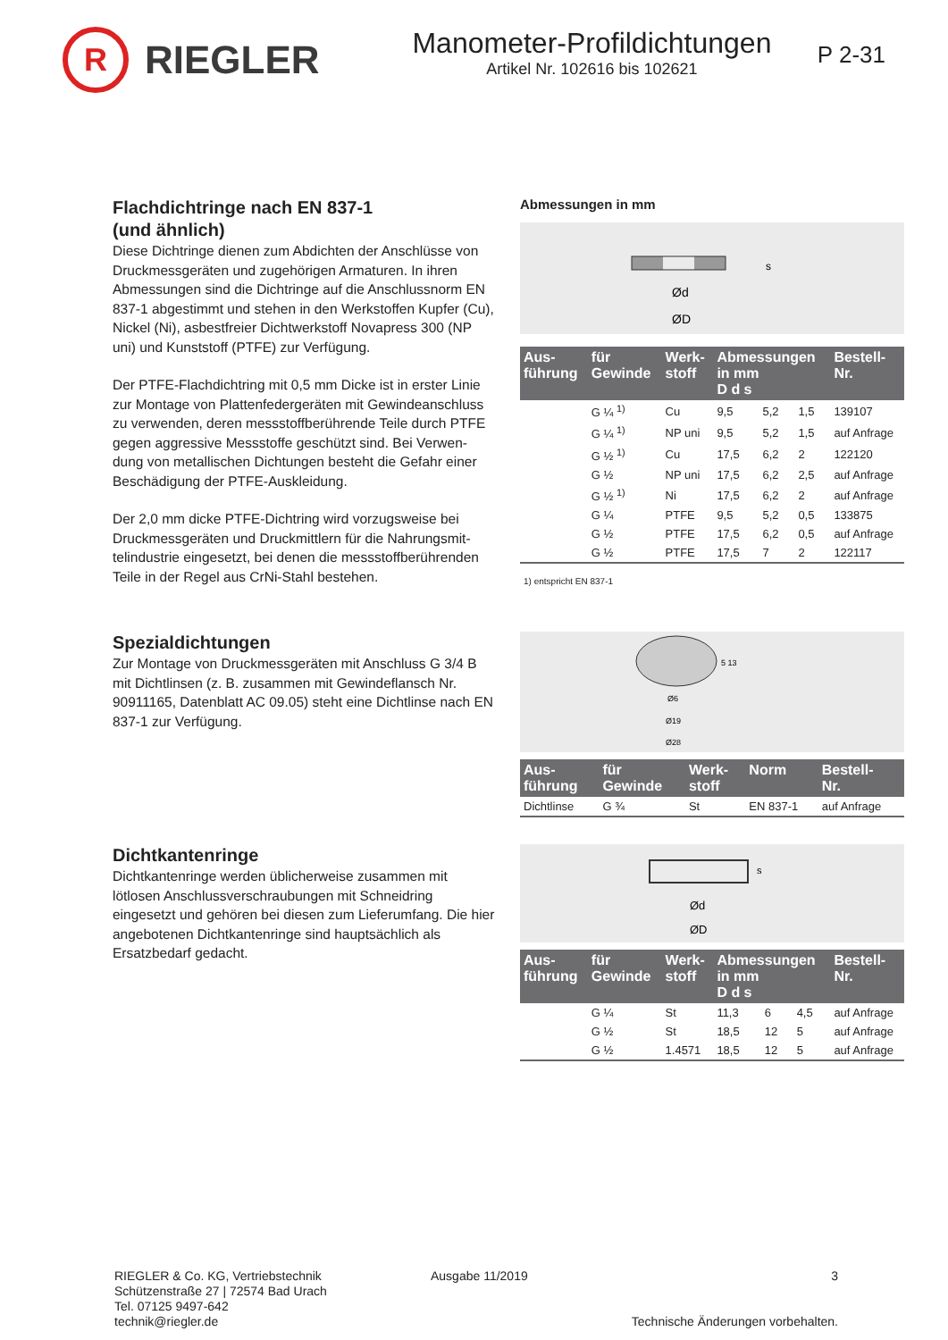R
RIEGLER
Manometer-Profildichtungen
Artikel Nr. 102616 bis 102621
P 2-31
Flachdichtringe nach EN 837-1
(und ähnlich)
Diese Dichtringe dienen zum Abdichten der Anschlüsse von Druckmessgeräten und zugehörigen Armaturen. In ihren Abmessungen sind die Dichtringe auf die Anschlussnorm EN 837-1 abgestimmt und stehen in den Werkstoffen Kupfer (Cu), Nickel (Ni), asbestfreier Dichtwerkstoff Novapress 300 (NP uni) und Kunststoff (PTFE) zur Verfügung.
Der PTFE-Flachdichtring mit 0,5 mm Dicke ist in erster Linie zur Montage von Plattenfedergeräten mit Gewindeanschluss zu verwenden, deren messstoffberührende Teile durch PTFE gegen aggressive Messstoffe geschützt sind. Bei Verwen-dung von metallischen Dichtungen besteht die Gefahr einer Beschädigung der PTFE-Auskleidung.
Der 2,0 mm dicke PTFE-Dichtring wird vorzugsweise bei Druckmessgeräten und Druckmittlern für die Nahrungsmit-telindustrie eingesetzt, bei denen die messstoffberührenden Teile in der Regel aus CrNi-Stahl bestehen.
Abmessungen in mm
Ød
ØD
s
| Aus- führung | für Gewinde | Werk- stoff | Abmessungen in mm D d s | | | Bestell- Nr. |
| --- | --- | --- | --- | --- | --- | --- |
| | G ¼ <sup>1)</sup> | Cu | 9,5 | 5,2 | 1,5 | 139107 |
| | G ¼ <sup>1)</sup> | NP uni | 9,5 | 5,2 | 1,5 | auf Anfrage |
| | G ½ <sup>1)</sup> | Cu | 17,5 | 6,2 | 2 | 122120 |
| | G ½ | NP uni | 17,5 | 6,2 | 2,5 | auf Anfrage |
| | G ½ <sup>1)</sup> | Ni | 17,5 | 6,2 | 2 | auf Anfrage |
| | G ¼ | PTFE | 9,5 | 5,2 | 0,5 | 133875 |
| | G ½ | PTFE | 17,5 | 6,2 | 0,5 | auf Anfrage |
| | G ½ | PTFE | 17,5 | 7 | 2 | 122117 |
1) entspricht EN 837-1
Spezialdichtungen
Zur Montage von Druckmessgeräten mit Anschluss G 3/4 B mit Dichtlinsen (z. B. zusammen mit Gewindeflansch Nr. 90911165, Datenblatt AC 09.05) steht eine Dichtlinse nach EN 837-1 zur Verfügung.
Ø6
Ø19
Ø28
5 13
| Aus- führung | für Gewinde | Werk- stoff | Norm | Bestell- Nr. |
| --- | --- | --- | --- | --- |
| Dichtlinse | G ¾ | St | EN 837-1 | auf Anfrage |
Dichtkantenringe
Dichtkantenringe werden üblicherweise zusammen mit lötlosen Anschlussverschraubungen mit Schneidring eingesetzt und gehören bei diesen zum Lieferumfang. Die hier angebotenen Dichtkantenringe sind hauptsächlich als Ersatzbedarf gedacht.
Ød
ØD
s
| Aus- führung | für Gewinde | Werk- stoff | Abmessungen in mm D d s | | | Bestell- Nr. |
| --- | --- | --- | --- | --- | --- | --- |
| | G ¼ | St | 11,3 | 6 | 4,5 | auf Anfrage |
| | G ½ | St | 18,5 | 12 | 5 | auf Anfrage |
| | G ½ | 1.4571 | 18,5 | 12 | 5 | auf Anfrage |
RIEGLER & Co. KG, Vertriebstechnik
Schützenstraße 27 | 72574 Bad Urach
Tel. 07125 9497-642
technik@riegler.de
Ausgabe 11/2019 3
Technische Änderungen vorbehalten.